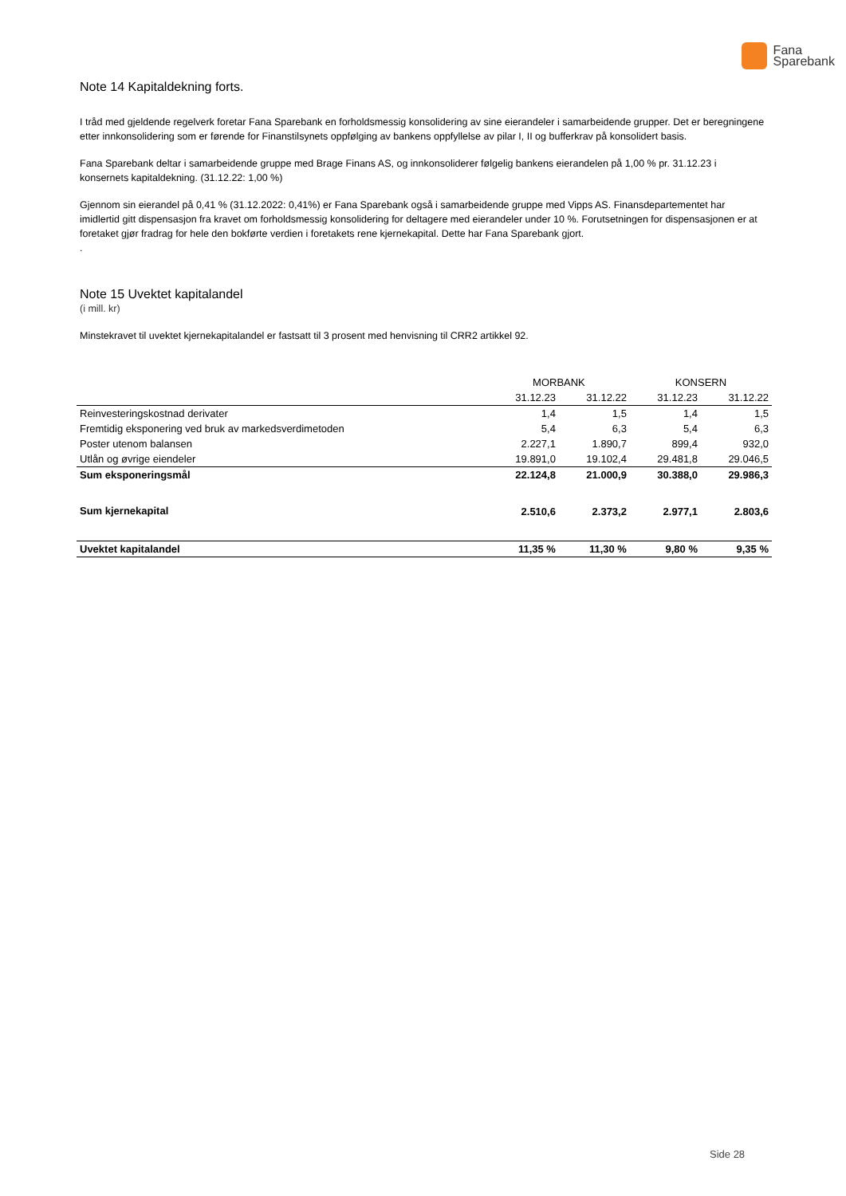Fana
Sparebank
Note 14 Kapitaldekning forts.
I tråd med gjeldende regelverk foretar Fana Sparebank en forholdsmessig konsolidering av sine eierandeler i samarbeidende grupper. Det er beregningene etter innkonsolidering som er førende for Finanstilsynets oppfølging av bankens oppfyllelse av pilar I, II og bufferkrav på konsolidert basis.
Fana Sparebank deltar i samarbeidende gruppe med Brage Finans AS, og innkonsoliderer følgelig bankens eierandelen på 1,00 % pr. 31.12.23 i konsernets kapitaldekning. (31.12.22: 1,00 %)
Gjennom sin eierandel på 0,41 % (31.12.2022: 0,41%) er Fana Sparebank også i samarbeidende gruppe med Vipps AS. Finansdepartementet har imidlertid gitt dispensasjon fra kravet om forholdsmessig konsolidering for deltagere med eierandeler under 10 %. Forutsetningen for dispensasjonen er at foretaket gjør fradrag for hele den bokførte verdien i foretakets rene kjernekapital. Dette har Fana Sparebank gjort.
.
Note 15 Uvektet kapitalandel
(i mill. kr)
Minstekravet til uvektet kjernekapitalandel er fastsatt til 3 prosent med henvisning til CRR2 artikkel 92.
| | MORBANK | | KONSERN | |
| --- | --- | --- | --- | --- |
| | 31.12.23 | 31.12.22 | 31.12.23 | 31.12.22 |
| Reinvesteringskostnad derivater | 1,4 | 1,5 | 1,4 | 1,5 |
| Fremtidig eksponering ved bruk av markedsverdimetoden | 5,4 | 6,3 | 5,4 | 6,3 |
| Poster utenom balansen | 2.227,1 | 1.890,7 | 899,4 | 932,0 |
| Utlån og øvrige eiendeler | 19.891,0 | 19.102,4 | 29.481,8 | 29.046,5 |
| Sum eksponeringsmål | 22.124,8 | 21.000,9 | 30.388,0 | 29.986,3 |
| Sum kjernekapital | 2.510,6 | 2.373,2 | 2.977,1 | 2.803,6 |
| Uvektet kapitalandel | 11,35 % | 11,30 % | 9,80 % | 9,35 % |
Side 28